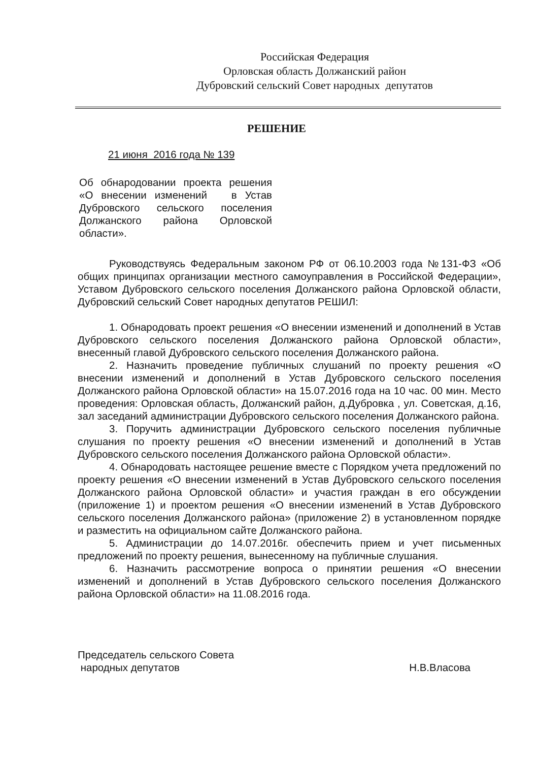Российская Федерация
Орловская область Должанский район
Дубровский сельский Совет народных депутатов
РЕШЕНИЕ
21 июня 2016 года № 139
Об обнародовании проекта решения «О внесении изменений в Устав Дубровского сельского поселения Должанского района Орловской области».
Руководствуясь Федеральным законом РФ от 06.10.2003 года №131-ФЗ «Об общих принципах организации местного самоуправления в Российской Федерации», Уставом Дубровского сельского поселения Должанского района Орловской области, Дубровский сельский Совет народных депутатов РЕШИЛ:
1. Обнародовать проект решения «О внесении изменений и дополнений в Устав Дубровского сельского поселения Должанского района Орловской области», внесенный главой Дубровского сельского поселения Должанского района.
2. Назначить проведение публичных слушаний по проекту решения «О внесении изменений и дополнений в Устав Дубровского сельского поселения Должанского района Орловской области» на 15.07.2016 года на 10 час. 00 мин. Место проведения: Орловская область, Должанский район, д.Дубровка , ул. Советская, д.16, зал заседаний администрации Дубровского сельского поселения Должанского района.
3. Поручить администрации Дубровского сельского поселения публичные слушания по проекту решения «О внесении изменений и дополнений в Устав Дубровского сельского поселения Должанского района Орловской области».
4. Обнародовать настоящее решение вместе с Порядком учета предложений по проекту решения «О внесении изменений в Устав Дубровского сельского поселения Должанского района Орловской области» и участия граждан в его обсуждении (приложение 1) и проектом решения «О внесении изменений в Устав Дубровского сельского поселения Должанского района» (приложение 2) в установленном порядке и разместить на официальном сайте Должанского района.
5. Администрации до 14.07.2016г. обеспечить прием и учет письменных предложений по проекту решения, вынесенному на публичные слушания.
6. Назначить рассмотрение вопроса о принятии решения «О внесении изменений и дополнений в Устав Дубровского сельского поселения Должанского района Орловской области» на 11.08.2016 года.
Председатель сельского Совета
народных депутатов
Н.В.Власова